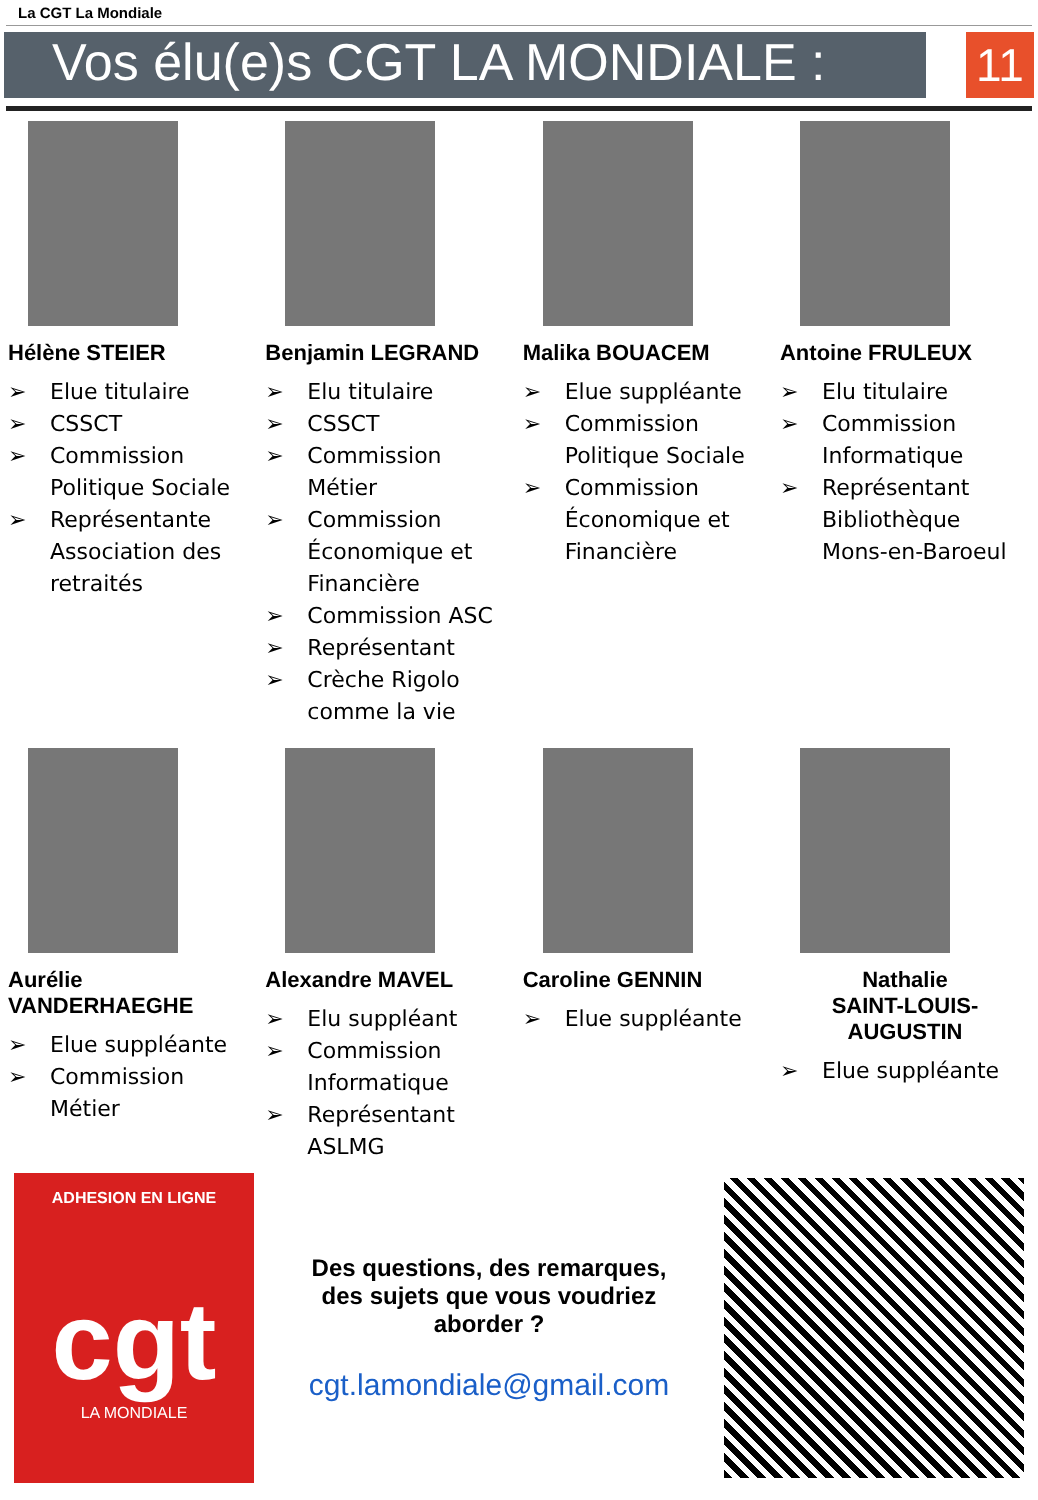La CGT La Mondiale
Vos élu(e)s CGT LA MONDIALE :
11
Hélène STEIER
➢ Elue titulaire
➢ CSSCT
➢ Commission Politique Sociale
➢ Représentante Association des retraités
Benjamin LEGRAND
➢ Elu titulaire
➢ CSSCT
➢ Commission Métier
➢ Commission Économique et Financière
➢ Commission ASC
➢ Représentant
➢ Crèche Rigolo comme la vie
Malika BOUACEM
➢ Elue suppléante
➢ Commission Politique Sociale
➢ Commission Économique et Financière
Antoine FRULEUX
➢ Elu titulaire
➢ Commission Informatique
➢ Représentant Bibliothèque Mons-en-Baroeul
Aurélie VANDERHAEGHE
➢ Elue suppléante
➢ Commission Métier
Alexandre MAVEL
➢ Elu suppléant
➢ Commission Informatique
➢ Représentant ASLMG
Caroline GENNIN
➢ Elue suppléante
Nathalie
SAINT-LOUIS-AUGUSTIN
➢ Elue suppléante
ADHESION EN LIGNE
cgt
LA MONDIALE
Des questions, des remarques, des sujets que vous voudriez aborder ?
cgt.lamondiale@gmail.com